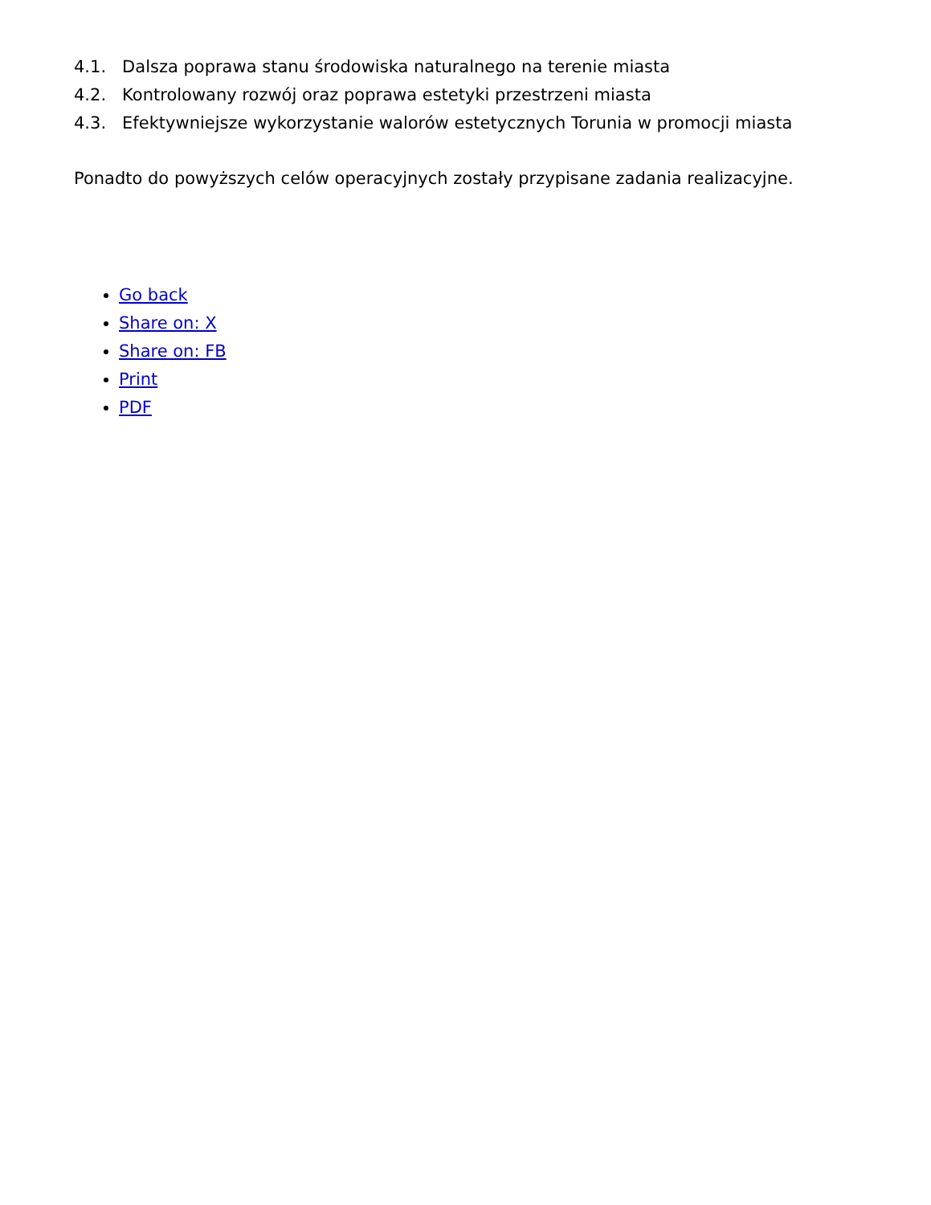4.1. Dalsza poprawa stanu środowiska naturalnego na terenie miasta
4.2. Kontrolowany rozwój oraz poprawa estetyki przestrzeni miasta
4.3. Efektywniejsze wykorzystanie walorów estetycznych Torunia w promocji miasta
Ponadto do powyższych celów operacyjnych zostały przypisane zadania realizacyjne.
Go back
Share on: X
Share on: FB
Print
PDF